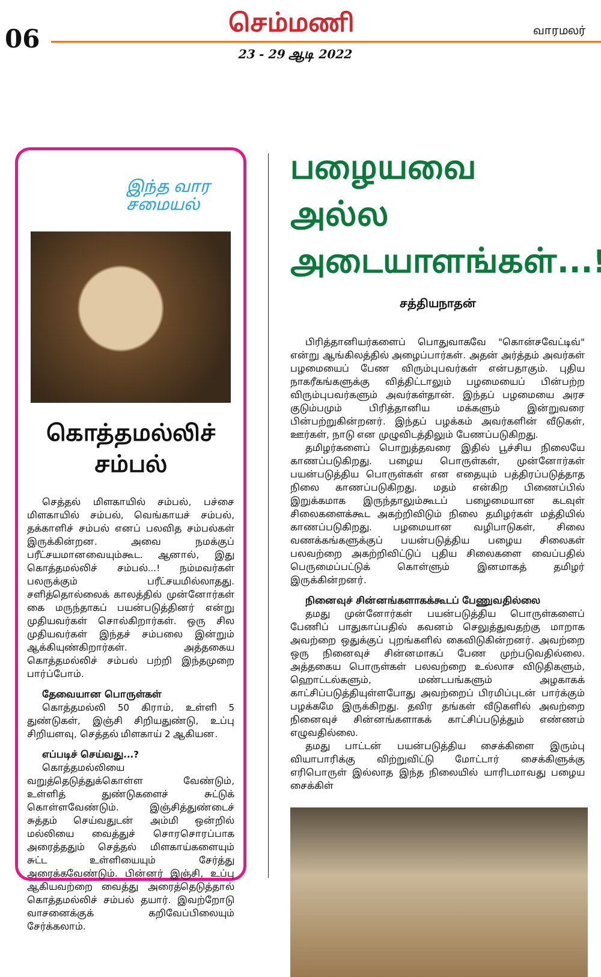06
செம்மணி
23 - 29 ஆடி 2022
வாரமலர்
இந்த வார
சமையல்
கொத்தமல்லிச்
சம்பல்
செத்தல் மிளகாயில் சம்பல், பச்சை மிளகாயில் சம்பல், வெங்காயச் சம்பல், தக்காளிச் சம்பல் எனப் பலவித சம்பல்கள் இருக்கின்றன. அவை நமக்குப் பரீட்சயமானவையும்கூட. ஆனால், இது கொத்தமல்லிச் சம்பல்...! நம்மவர்கள் பலருக்கும் பரீட்சயமில்லாதது. சளித்தொல்லைக் காலத்தில் முன்னோர்கள் கை மருந்தாகப் பயன்படுத்தினர் என்று முதியவர்கள் சொல்கிறார்கள். ஒரு சில முதியவர்கள் இந்தச் சம்பலை இன்றும் ஆக்கியுண்கிறார்கள். அத்தகைய கொத்தமல்லிச் சம்பல் பற்றி இந்தமுறை பார்ப்போம்.
தேவையான பொருள்கள்
கொத்தமல்லி 50 கிராம், உள்ளி 5 துண்டுகள், இஞ்சி சிறியதுண்டு, உப்பு சிறியளவு, செத்தல் மிளகாய் 2 ஆகியன.
எப்படிச் செய்வது...?
கொத்தமல்லியை வறுத்தெடுத்துக்கொள்ள வேண்டும், உள்ளித் துண்டுகளைச் சுட்டுக் கொள்ளவேண்டும். இஞ்சித்துண்டைச் சுத்தம் செய்வதுடன் அம்மி ஒன்றில் மல்லியை வைத்துச் சொரசொரப்பாக அரைத்ததும் செத்தல் மிளகாய்களையும் சுட்ட உள்ளியையும் சேர்த்து அரைக்கவேண்டும். பின்னர் இஞ்சி, உப்பு ஆகியவற்றை வைத்து அரைத்தெடுத்தால் கொத்தமல்லிச் சம்பல் தயார். இவற்றோடு வாசனைக்குக் கறிவேப்பிலையும் சேர்க்கலாம்.
பழையவை அல்ல அடையாளங்கள்...!
சத்தியநாதன்
பிரித்தானியர்களைப் பொதுவாகவே "கொன்சவேட்டிவ்" என்று ஆங்கிலத்தில் அழைப்பார்கள். அதன் அர்த்தம் அவர்கள் பழமையைப் பேண விரும்புபவர்கள் என்பதாகும். புதிய நாகரீகங்களுக்கு வித்திட்டாலும் பழமையைப் பின்பற்ற விரும்புபவர்களும் அவர்கள்தான். இந்தப் பழமையை அரச குடும்பமும் பிரித்தானிய மக்களும் இன்றுவரை பின்பற்றுகின்றனர். இந்தப் பழக்கம் அவர்களின் வீடுகள், ஊர்கள், நாடு என முழுவிடத்திலும் பேணப்படுகிறது.
தமிழர்களைப் பொறுத்தவரை இதில் பூச்சிய நிலையே காணப்படுகிறது. பழைய பொருள்கள், முன்னோர்கள் பயன்படுத்திய பொருள்கள் என எதையும் பத்திரப்படுத்தாத நிலை காணப்படுகிறது. மதம் என்கிற பிணைப்பில் இறுக்கமாக இருந்தாலும்கூடப் பழைமையான கடவுள் சிலைகளைக்கூட அகற்றிவிடும் நிலை தமிழர்கள் மத்தியில் காணப்படுகிறது. பழமையான வழிபாடுகள், சிலை வணக்கங்களுக்குப் பயன்படுத்திய பழைய சிலைகள் பலவற்றை அகற்றிவிட்டுப் புதிய சிலைகளை வைப்பதில் பெருமைப்பட்டுக் கொள்ளும் இனமாகத் தமிழர் இருக்கின்றனர்.
நினைவுச் சின்னங்களாகக்கூடப் பேணுவதில்லை
தமது முன்னோர்கள் பயன்படுத்திய பொருள்களைப் பேணிப் பாதுகாப்பதில் கவனம் செலுத்துவதற்கு மாறாக அவற்றை ஒதுக்குப் புறங்களில் கைவிடுகின்றனர். அவற்றை ஒரு நினைவுச் சின்னமாகப் பேண முற்படுவதில்லை. அத்தகைய பொருள்கள் பலவற்றை உல்லாச விடுதிகளும், ஹொட்டல்களும், மண்டபங்களும் அழகாகக் காட்சிப்படுத்தியுள்ளபோது அவற்றைப் பிரமிப்புடன் பார்க்கும் பழக்கமே இருக்கிறது. தவிர தங்கள் வீடுகளில் அவற்றை நினைவுச் சின்னங்களாகக் காட்சிப்படுத்தும் எண்ணம் எழுவதில்லை.
தமது பாட்டன் பயன்படுத்திய சைக்கிளை இரும்பு வியாபாரிக்கு விற்றுவிட்டு மோட்டார் சைக்கிளுக்கு எரிபொருள் இல்லாத இந்த நிலையில் யாரிடமாவது பழைய சைக்கிள்